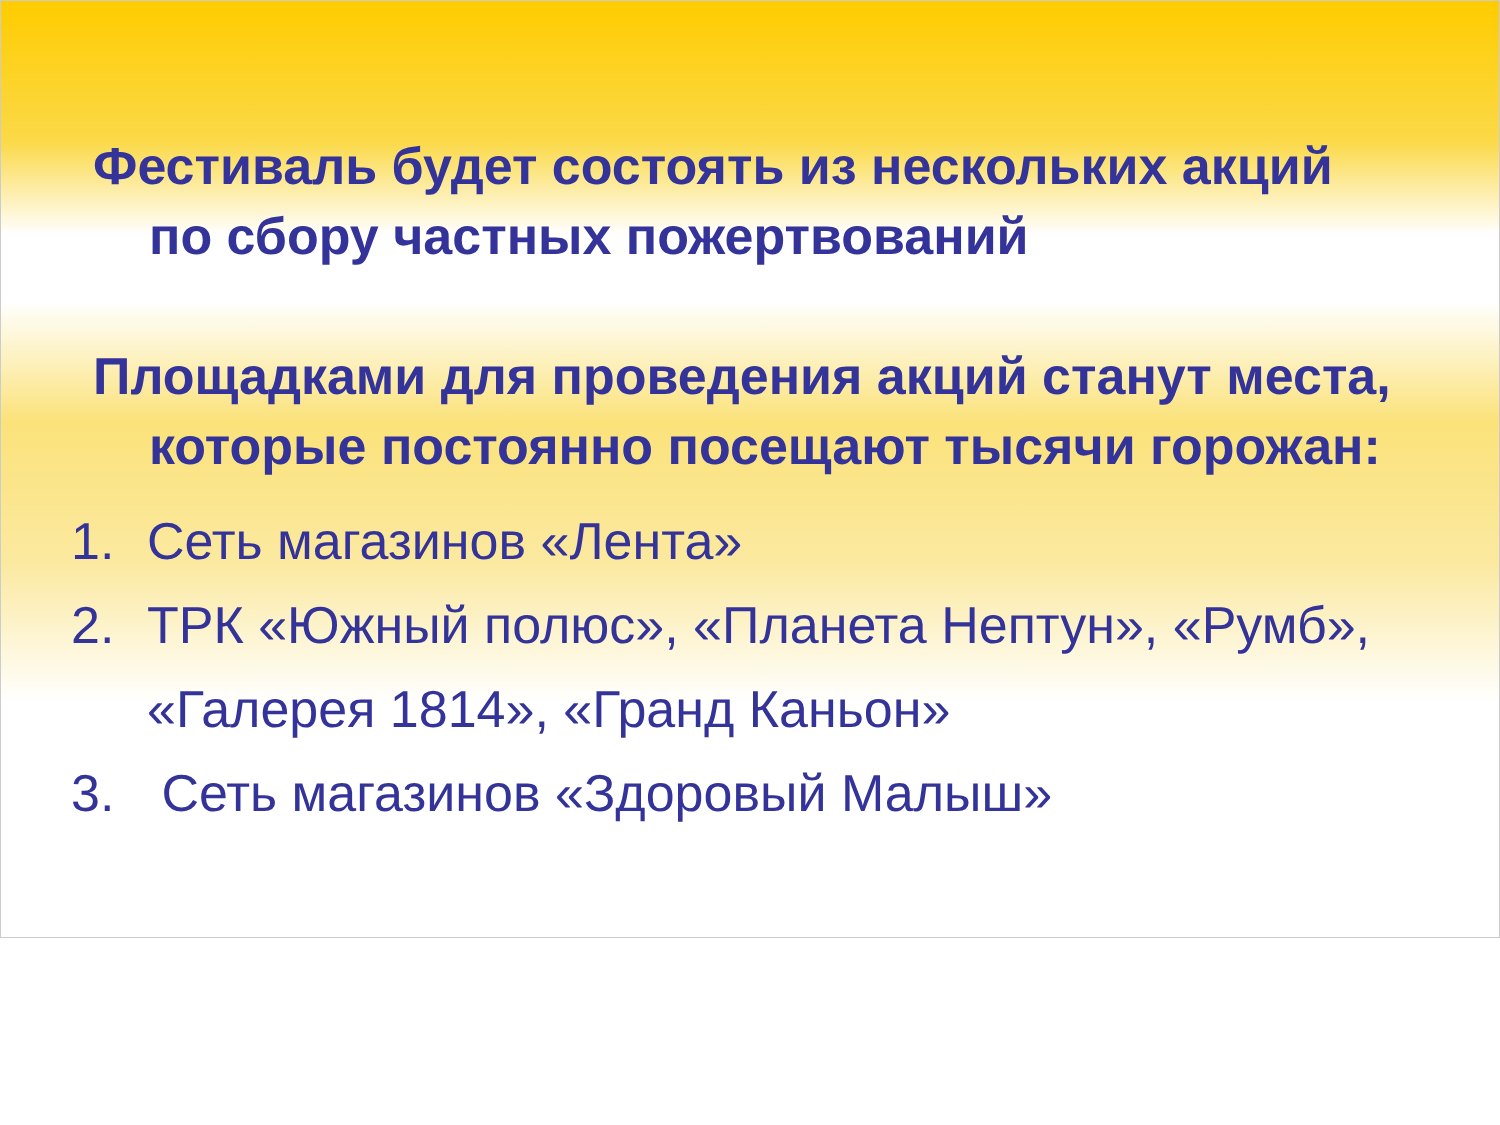Фестиваль будет состоять из нескольких акций по сбору частных пожертвований
Площадками для проведения акций станут места, которые постоянно посещают тысячи горожан:
1. Сеть магазинов «Лента»
2. ТРК «Южный полюс», «Планета Нептун», «Румб», «Галерея 1814», «Гранд Каньон»
3. Сеть магазинов «Здоровый Малыш»